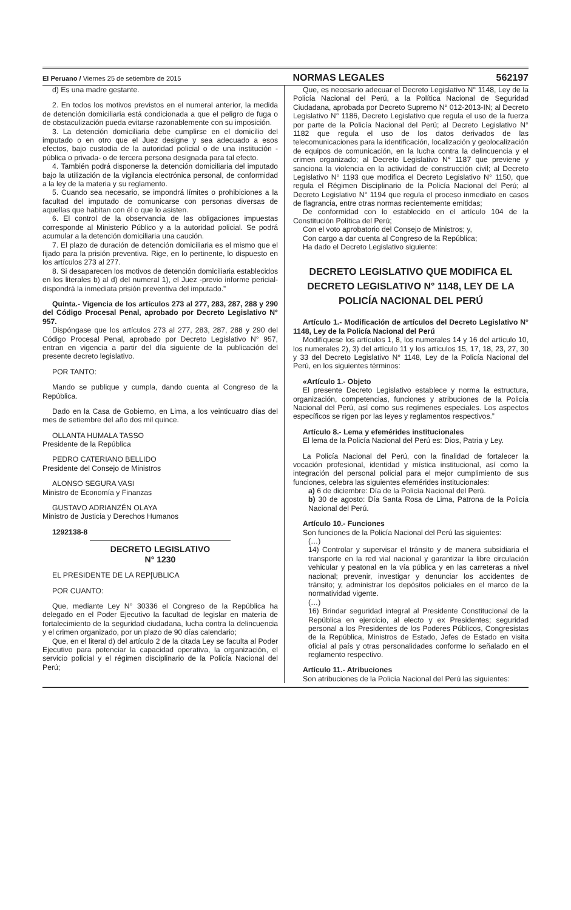El Peruano / Viernes 25 de setiembre de 2015 NORMAS LEGALES 562197
d) Es una madre gestante.
2. En todos los motivos previstos en el numeral anterior, la medida de detención domiciliaria está condicionada a que el peligro de fuga o de obstaculización pueda evitarse razonablemente con su imposición.
3. La detención domiciliaria debe cumplirse en el domicilio del imputado o en otro que el Juez designe y sea adecuado a esos efectos, bajo custodia de la autoridad policial o de una institución -pública o privada- o de tercera persona designada para tal efecto.
4. También podrá disponerse la detención domiciliaria del imputado bajo la utilización de la vigilancia electrónica personal, de conformidad a la ley de la materia y su reglamento.
5. Cuando sea necesario, se impondrá límites o prohibiciones a la facultad del imputado de comunicarse con personas diversas de aquellas que habitan con él o que lo asisten.
6. El control de la observancia de las obligaciones impuestas corresponde al Ministerio Público y a la autoridad policial. Se podrá acumular a la detención domiciliaria una caución.
7. El plazo de duración de detención domiciliaria es el mismo que el fijado para la prisión preventiva. Rige, en lo pertinente, lo dispuesto en los artículos 273 al 277.
8. Si desaparecen los motivos de detención domiciliaria establecidos en los literales b) al d) del numeral 1), el Juez -previo informe pericial- dispondrá la inmediata prisión preventiva del imputado.”
Quinta.- Vigencia de los artículos 273 al 277, 283, 287, 288 y 290 del Código Procesal Penal, aprobado por Decreto Legislativo N° 957.
Dispóngase que los artículos 273 al 277, 283, 287, 288 y 290 del Código Procesal Penal, aprobado por Decreto Legislativo N° 957, entran en vigencia a partir del día siguiente de la publicación del presente decreto legislativo.
POR TANTO:
Mando se publique y cumpla, dando cuenta al Congreso de la República.
Dado en la Casa de Gobierno, en Lima, a los veinticuatro días del mes de setiembre del año dos mil quince.
OLLANTA HUMALA TASSO
Presidente de la República
PEDRO CATERIANO BELLIDO
Presidente del Consejo de Ministros
ALONSO SEGURA VASI
Ministro de Economía y Finanzas
GUSTAVO ADRIANZÉN OLAYA
Ministro de Justicia y Derechos Humanos
1292138-8
DECRETO LEGISLATIVO
N° 1230
EL PRESIDENTE DE LA REP[UBLICA
POR CUANTO:
Que, mediante Ley N° 30336 el Congreso de la República ha delegado en el Poder Ejecutivo la facultad de legislar en materia de fortalecimiento de la seguridad ciudadana, lucha contra la delincuencia y el crimen organizado, por un plazo de 90 días calendario;
Que, en el literal d) del artículo 2 de la citada Ley se faculta al Poder Ejecutivo para potenciar la capacidad operativa, la organización, el servicio policial y el régimen disciplinario de la Policía Nacional del Perú;
Que, es necesario adecuar el Decreto Legislativo N° 1148, Ley de la Policía Nacional del Perú, a la Política Nacional de Seguridad Ciudadana, aprobada por Decreto Supremo N° 012-2013-IN; al Decreto Legislativo N° 1186, Decreto Legislativo que regula el uso de la fuerza por parte de la Policía Nacional del Perú; al Decreto Legislativo N° 1182 que regula el uso de los datos derivados de las telecomunicaciones para la identificación, localización y geolocalización de equipos de comunicación, en la lucha contra la delincuencia y el crimen organizado; al Decreto Legislativo N° 1187 que previene y sanciona la violencia en la actividad de construcción civil; al Decreto Legislativo N° 1193 que modifica el Decreto Legislativo N° 1150, que regula el Régimen Disciplinario de la Policía Nacional del Perú; al Decreto Legislativo N° 1194 que regula el proceso inmediato en casos de flagrancia, entre otras normas recientemente emitidas;
De conformidad con lo establecido en el artículo 104 de la Constitución Política del Perú;
Con el voto aprobatorio del Consejo de Ministros; y,
Con cargo a dar cuenta al Congreso de la República;
Ha dado el Decreto Legislativo siguiente:
DECRETO LEGISLATIVO QUE MODIFICA EL DECRETO LEGISLATIVO N° 1148, LEY DE LA POLICÍA NACIONAL DEL PERÚ
Artículo 1.- Modificación de artículos del Decreto Legislativo N° 1148, Ley de la Policía Nacional del Perú
Modifíquese los artículos 1, 8, los numerales 14 y 16 del artículo 10, los numerales 2), 3) del artículo 11 y los artículos 15, 17, 18, 23, 27, 30 y 33 del Decreto Legislativo N° 1148, Ley de la Policía Nacional del Perú, en los siguientes términos:
«Artículo 1.- Objeto
El presente Decreto Legislativo establece y norma la estructura, organización, competencias, funciones y atribuciones de la Policía Nacional del Perú, así como sus regímenes especiales. Los aspectos específicos se rigen por las leyes y reglamentos respectivos.”
Artículo 8.- Lema y efemérides institucionales
El lema de la Policía Nacional del Perú es: Dios, Patria y Ley.
La Policía Nacional del Perú, con la finalidad de fortalecer la vocación profesional, identidad y mística institucional, así como la integración del personal policial para el mejor cumplimiento de sus funciones, celebra las siguientes efemérides institucionales:
a) 6 de diciembre: Día de la Policía Nacional del Perú.
b) 30 de agosto: Día Santa Rosa de Lima, Patrona de la Policía Nacional del Perú.
Artículo 10.- Funciones
Son funciones de la Policía Nacional del Perú las siguientes:
(…)
14) Controlar y supervisar el tránsito y de manera subsidiaria el transporte en la red vial nacional y garantizar la libre circulación vehicular y peatonal en la vía pública y en las carreteras a nivel nacional; prevenir, investigar y denunciar los accidentes de tránsito; y, administrar los depósitos policiales en el marco de la normatividad vigente.
(…)
16) Brindar seguridad integral al Presidente Constitucional de la República en ejercicio, al electo y ex Presidentes; seguridad personal a los Presidentes de los Poderes Públicos, Congresistas de la República, Ministros de Estado, Jefes de Estado en visita oficial al país y otras personalidades conforme lo señalado en el reglamento respectivo.
Artículo 11.- Atribuciones
Son atribuciones de la Policía Nacional del Perú las siguientes: